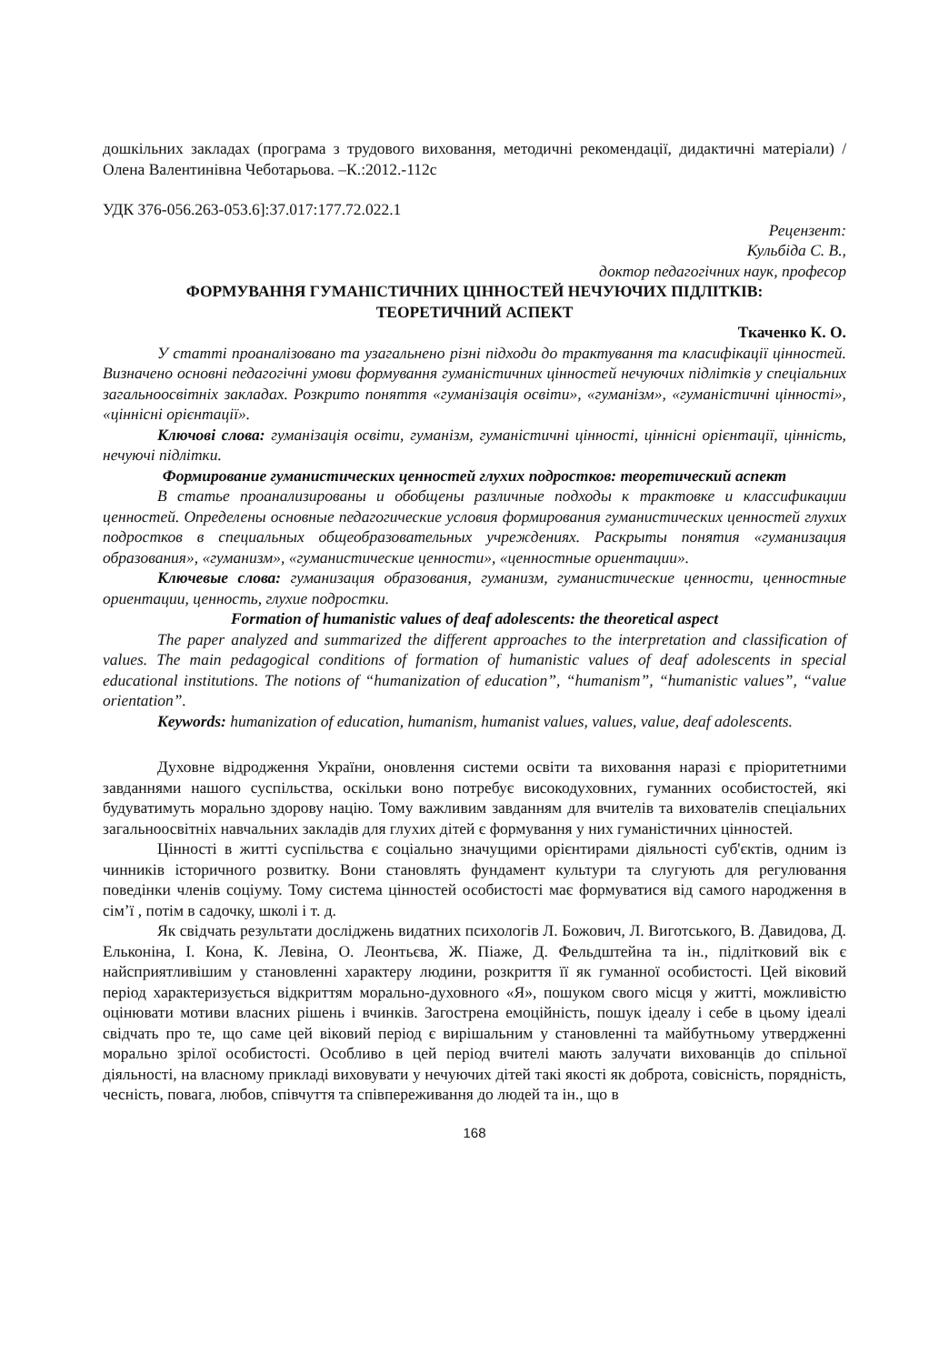дошкільних закладах (програма з трудового виховання, методичні рекомендації, дидактичні матеріали) / Олена Валентинівна Чеботарьова. –К.:2012.-112с
УДК 376-056.263-053.6]:37.017:177.72.022.1
Рецензент:
Кульбіда С. В.,
доктор педагогічних наук, професор
ФОРМУВАННЯ ГУМАНІСТИЧНИХ ЦІННОСТЕЙ НЕЧУЮЧИХ ПІДЛІТКІВ:
ТЕОРЕТИЧНИЙ АСПЕКТ
Ткаченко К. О.
У статті проаналізовано та узагальнено різні підходи до трактування та класифікації цінностей. Визначено основні педагогічні умови формування гуманістичних цінностей нечуючих підлітків у спеціальних загальноосвітніх закладах. Розкрито поняття «гуманізація освіти», «гуманізм», «гуманістичні цінності», «ціннісні орієнтації».
Ключові слова: гуманізація освіти, гуманізм, гуманістичні цінності, ціннісні орієнтації, цінність, нечуючі підлітки.
Формирование гуманистических ценностей глухих подростков: теоретический аспект
В статье проанализированы и обобщены различные подходы к трактовке и классификации ценностей. Определены основные педагогические условия формирования гуманистических ценностей глухих подростков в специальных общеобразовательных учреждениях. Раскрыты понятия «гуманизация образования», «гуманизм», «гуманистические ценности», «ценностные ориентации».
Ключевые слова: гуманизация образования, гуманизм, гуманистические ценности, ценностные ориентации, ценность, глухие подростки.
Formation of humanistic values of deaf adolescents: the theoretical aspect
The paper analyzed and summarized the different approaches to the interpretation and classification of values. The main pedagogical conditions of formation of humanistic values of deaf adolescents in special educational institutions. The notions of “humanization of education”, “humanism”, “humanistic values”, “value orientation”.
Keywords: humanization of education, humanism, humanist values, values, value, deaf adolescents.
Духовне відродження України, оновлення системи освіти та виховання наразі є пріоритетними завданнями нашого суспільства, оскільки воно потребує високодуховних, гуманних особистостей, які будуватимуть морально здорову націю. Тому важливим завданням для вчителів та вихователів спеціальних загальноосвітніх навчальних закладів для глухих дітей є формування у них гуманістичних цінностей.
Цінності в житті суспільства є соціально значущими орієнтирами діяльності суб'єктів, одним із чинників історичного розвитку. Вони становлять фундамент культури та слугують для регулювання поведінки членів соціуму. Тому система цінностей особистості має формуватися від самого народження в сім’ї , потім в садочку, школі і т. д.
Як свідчать результати досліджень видатних психологів Л. Божович, Л. Виготського, В. Давидова, Д. Ельконіна, І. Кона, К. Левіна, О. Леонтьєва, Ж. Піаже, Д. Фельдштейна та ін., підлітковий вік є найсприятливішим у становленні характеру людини, розкриття її як гуманної особистості. Цей віковий період характеризується відкриттям морально-духовного «Я», пошуком свого місця у житті, можливістю оцінювати мотиви власних рішень і вчинків. Загострена емоційність, пошук ідеалу і себе в цьому ідеалі свідчать про те, що саме цей віковий період є вирішальним у становленні та майбутньому утвердженні морально зрілої особистості. Особливо в цей період вчителі мають залучати вихованців до спільної діяльності, на власному прикладі виховувати у нечуючих дітей такі якості як доброта, совісність, порядність, чесність, повага, любов, співчуття та співпереживання до людей та ін., що в
168